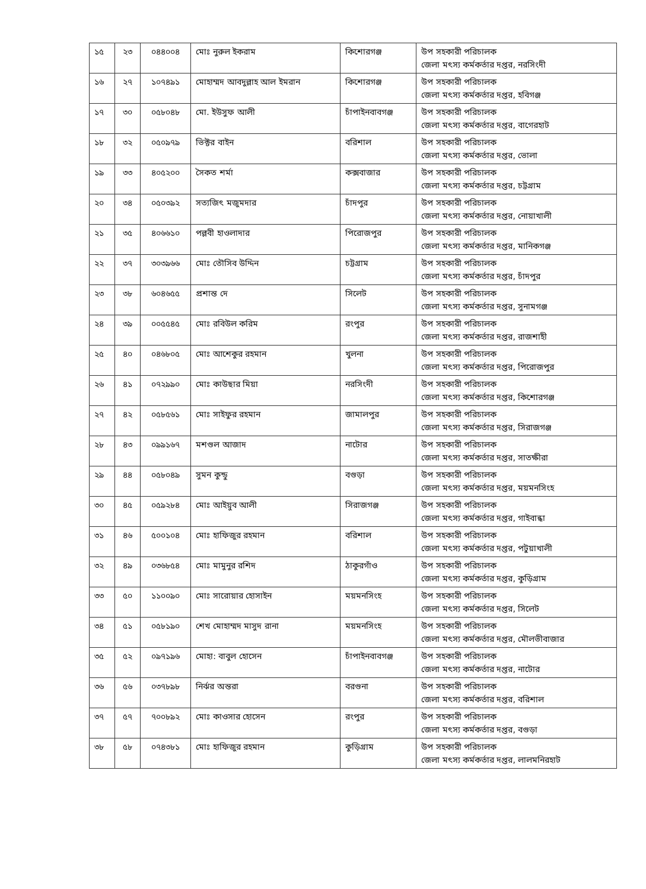| ১৫ | ২৩ | ০৪৪০০৪ | মোঃ নুরুল ইকরাম | কিশোরগঞ্জ | উপ সহকারী পরিচালক জেলা মৎস্য কর্মকর্তার দপ্তর, নরসিংদী |
| ১৬ | ২৭ | ১০৭৪৯১ | মোহাম্মদ আবদুল্লাহ আল ইমরান | কিশোরগঞ্জ | উপ সহকারী পরিচালক জেলা মৎস্য কর্মকর্তার দপ্তর, হবিগঞ্জ |
| ১৭ | ৩০ | ০৫৮০৪৮ | মো. ইউসুফ আলী | চাঁপাইনবাবগঞ্জ | উপ সহকারী পরিচালক জেলা মৎস্য কর্মকর্তার দপ্তর, বাগেরহাট |
| ১৮ | ৩২ | ০৫০৯৭৯ | ভিক্টর বাইন | বরিশাল | উপ সহকারী পরিচালক জেলা মৎস্য কর্মকর্তার দপ্তর, ভোলা |
| ১৯ | ৩৩ | ৪০৫২০০ | সৈকত শর্মা | কক্সবাজার | উপ সহকারী পরিচালক জেলা মৎস্য কর্মকর্তার দপ্তর, চট্টগ্রাম |
| ২০ | ৩৪ | ০৫০৩৯২ | সত্যজিৎ মজুমদার | চাঁদপুর | উপ সহকারী পরিচালক জেলা মৎস্য কর্মকর্তার দপ্তর, নোয়াখালী |
| ২১ | ৩৫ | ৪০৬৬১০ | পল্লবী হাওলাদার | পিরোজপুর | উপ সহকারী পরিচালক জেলা মৎস্য কর্মকর্তার দপ্তর, মানিকগঞ্জ |
| ২২ | ৩৭ | ৩০৩৯৬৬ | মোঃ তৌসিব উদ্দিন | চট্টগ্রাম | উপ সহকারী পরিচালক জেলা মৎস্য কর্মকর্তার দপ্তর, চাঁদপুর |
| ২৩ | ৩৮ | ৬০৪৬৫৫ | প্রশান্ত দে | সিলেট | উপ সহকারী পরিচালক জেলা মৎস্য কর্মকর্তার দপ্তর, সুনামগঞ্জ |
| ২৪ | ৩৯ | ০০৫৫৪৫ | মোঃ রবিউল করিম | রংপুর | উপ সহকারী পরিচালক জেলা মৎস্য কর্মকর্তার দপ্তর, রাজশাহী |
| ২৫ | ৪০ | ০৪৬৮০৫ | মোঃ আশেকুর রহমান | খুলনা | উপ সহকারী পরিচালক জেলা মৎস্য কর্মকর্তার দপ্তর, পিরোজপুর |
| ২৬ | ৪১ | ০৭২৯৯০ | মোঃ কাউছার মিয়া | নরসিংদী | উপ সহকারী পরিচালক জেলা মৎস্য কর্মকর্তার দপ্তর, কিশোরগঞ্জ |
| ২৭ | ৪২ | ০৫৮৫৬১ | মোঃ সাইফুর রহমান | জামালপুর | উপ সহকারী পরিচালক জেলা মৎস্য কর্মকর্তার দপ্তর, সিরাজগঞ্জ |
| ২৮ | ৪৩ | ০৯৯১৬৭ | মশগুল আজাদ | নাটোর | উপ সহকারী পরিচালক জেলা মৎস্য কর্মকর্তার দপ্তর, সাতক্ষীরা |
| ২৯ | ৪৪ | ০৫৮০৪৯ | সুমন কুন্ডু | বগুড়া | উপ সহকারী পরিচালক জেলা মৎস্য কর্মকর্তার দপ্তর, ময়মনসিংহ |
| ৩০ | ৪৫ | ০৫৯২৮৪ | মোঃ আইয়ুব আলী | সিরাজগঞ্জ | উপ সহকারী পরিচালক জেলা মৎস্য কর্মকর্তার দপ্তর, গাইবান্ধা |
| ৩১ | ৪৬ | ৫০০১০৪ | মোঃ হাফিজুর রহমান | বরিশাল | উপ সহকারী পরিচালক জেলা মৎস্য কর্মকর্তার দপ্তর, পটুয়াখালী |
| ৩২ | ৪৯ | ০৩৬৮৫৪ | মোঃ মামুনুর রশিদ | ঠাকুরগাঁও | উপ সহকারী পরিচালক জেলা মৎস্য কর্মকর্তার দপ্তর, কুড়িগ্রাম |
| ৩৩ | ৫০ | ১১০০৯০ | মোঃ সারোয়ার হোসাইন | ময়মনসিংহ | উপ সহকারী পরিচালক জেলা মৎস্য কর্মকর্তার দপ্তর, সিলেট |
| ৩৪ | ৫১ | ০৫৮১৯০ | শেখ মোহাম্মদ মাসুদ রানা | ময়মনসিংহ | উপ সহকারী পরিচালক জেলা মৎস্য কর্মকর্তার দপ্তর, মৌলভীবাজার |
| ৩৫ | ৫২ | ০৯৭১৯৬ | মোহা: বাবুল হোসেন | চাঁপাইনবাবগঞ্জ | উপ সহকারী পরিচালক জেলা মৎস্য কর্মকর্তার দপ্তর, নাটোর |
| ৩৬ | ৫৬ | ০৩৭৮৯৮ | নির্ঝর অন্তরা | বরগুনা | উপ সহকারী পরিচালক জেলা মৎস্য কর্মকর্তার দপ্তর, বরিশাল |
| ৩৭ | ৫৭ | ৭০০৮৯২ | মোঃ কাওসার হোসেন | রংপুর | উপ সহকারী পরিচালক জেলা মৎস্য কর্মকর্তার দপ্তর, বগুড়া |
| ৩৮ | ৫৮ | ০৭৪৩৮১ | মোঃ হাফিজুর রহমান | কুড়িগ্রাম | উপ সহকারী পরিচালক জেলা মৎস্য কর্মকর্তার দপ্তর, লালমনিরহাট |